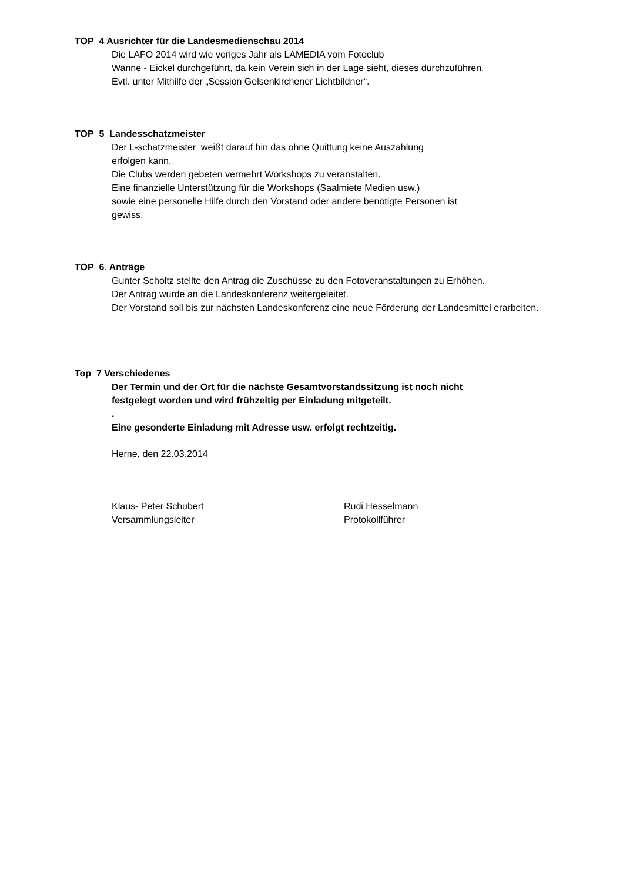TOP 4 Ausrichter für die Landesmedienschau 2014
Die LAFO 2014 wird wie voriges Jahr als LAMEDIA vom Fotoclub
Wanne - Eickel durchgeführt, da kein Verein sich in der Lage sieht, dieses durchzuführen.
Evtl. unter Mithilfe der „Session Gelsenkirchener Lichtbildner“.
TOP 5 Landesschatzmeister
Der L-schatzmeister weißt darauf hin das ohne Quittung keine Auszahlung
erfolgen kann.
Die Clubs werden gebeten vermehrt Workshops zu veranstalten.
Eine finanzielle Unterstützung für die Workshops (Saalmiete Medien usw.)
sowie eine personelle Hilfe durch den Vorstand oder andere benötigte Personen ist
gewiss.
TOP 6. Anträge
Gunter Scholtz stellte den Antrag die Zuschüsse zu den Fotoveranstaltungen zu Erhöhen.
Der Antrag wurde an die Landeskonferenz weitergeleitet.
Der Vorstand soll bis zur nächsten Landeskonferenz eine neue Förderung der Landesmittel erarbeiten.
Top 7 Verschiedenes
Der Termin und der Ort für die nächste Gesamtvorstandssitzung ist noch nicht
festgelegt worden und wird frühzeitig per Einladung mitgeteilt.
.
Eine gesonderte Einladung mit Adresse usw. erfolgt rechtzeitig.
Herne, den 22.03.2014
Klaus- Peter Schubert
Versammlungsleiter
Rudi Hesselmann
Protokollführer